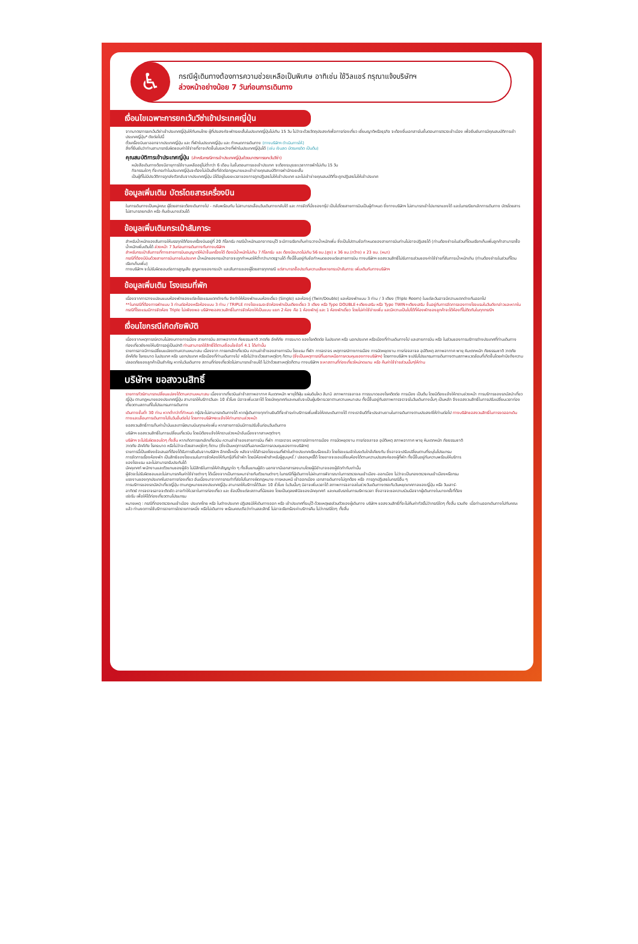♿
กรณีผู้เดินทางต้องการความช่วยเหลือเป็นพิเศษ อาทิเช่น ใช้วิลแชร์ กรุณาแจ้งบริษัทฯ
ล่วงหน้าอย่างน้อย 7 วันก่อนการเดินทาง
เงื่อนไขเฉพาะการยกเว้นวีซ่าเข้าประเทศญี่ปุ่น
จากมาตรการยกเว้นวีซ่าเข้าประเทศญี่ปุ่นให้กับคนไทย ผู้ที่ประสงค์จะพักระยะสั้นในประเทศญี่ปุ่นไม่เกิน 15 วัน ไม่ว่าจะด้วยวัตถุประสงค์เพื่อการท่องเที่ยว เยี่ยมญาติหรือธุรกิจ จะต้องยื่นเอกสารในขั้นตอนการตรวจเข้าเมือง เพื่อยืนยันการมีคุณสมบัติการเข้าประเทศญี่ปุ่น* ดังต่อไปนี้
ตั๋วเครื่องบินขาออกจากประเทศญี่ปุ่น และ ที่พักในประเทศญี่ปุ่น และ กำหนดการเดินทาง (ทางบริษัทฯ ดำเนินการให้)
สิ่งที่ยืนยันว่าท่านสามารถรับผิดชอบค่าใช้จ่ายที่อาจเกิดขึ้นในระหว่างที่พักในประเทศญี่ปุ่นได้ (เช่น เงินสด บัตรเครดิต เป็นต้น)
คุณสมบัติการเข้าประเทศญี่ปุ่น (สำหรับกรณีการเข้าประเทศญี่ปุ่นด้วยมาตรการยกเว้นวีซ่า)
หนังสือเดินทางต้องมีอายุการใช้งานเหลืออยู่ไม่ต่ำกว่า 6 เดือน ในขั้นตอนการขอเข้าประเทศ จะต้องระบุระยะเวลาการพักไม่เกิน 15 วัน
กิจกรรมใดๆ ที่จะกระทำในประเทศญี่ปุ่นจะต้องไม่เป็นสิ่งที่ขัดต่อกฎหมายและเข้าข่ายคุณสมบัติการพำนักระยะสั้น
เป็นผู้ที่ไม่มีประวัติการถูกส่งตัวกลับจากประเทศญี่ปุ่น มิได้อยู่ในระยะเวลาของการถูกปฏิเสธไม่ให้เข้าประเทศ และไม่เข้าข่ายคุณสมบัติที่จะถูกปฏิเสธไม่ให้เข้าประเทศ
ข้อมูลเพิ่มเติม บัตรโดยสารเครื่องบิน
ในการเดินทางเป็นหมู่คณะ ผู้โดยสารจะต้องเดินทางไป - กลับพร้อมกัน ไม่สามารถเลื่อนวันเดินทางกลับได้ และ การจัดที่นั่งของกรุ๊ป เป็นไปโดยสายการบินเป็นผู้กำหนด ซึ่งทางบริษัทฯ ไม่สามารถเข้าไปแทรกแซงได้ และในกรณียกเลิกการเดินทาง บัตรโดยสาร ไม่สามารถยกเลิก หรือ คืนเงินบางส่วนได้
ข้อมูลเพิ่มเติมกระเป๋าสัมภาระ
สำหรับน้ำหนักของสัมภาระให้บรรทุกใต้ท้องเครื่องบินอยู่ที่ 20 กิโลกรัม กรณีน้ำหนักนอกจากระบุไว้ จะมีการเรียกเก็บค่าระวางน้ำหนักเพิ่ม ซึ่งเป็นไปตามข้อกำหนดของสายการบินท่านไม่อาจปฏิเสธได้ (ท่านต้องชำระในส่วนที่โดนเรียกเก็บเพิ่มลูกค้าสามารถซื้อน้ำหนักเพิ่มเติมได้ ล่วงหน้า 7 วันก่อนการเดินทางกับทางบริษัทฯ
สำหรับกระเป๋าสัมภาระที่ทางสายการบินอนุญาตให้นำขึ้นเครื่องได้ ต้องมีน้ำหนักไม่เกิน 7 กิโลกรัม และ ต้องมีขนาดไม่เกิน 56 ซม.(สูง) x 36 ซม.(กว้าง) x 23 ซม. (หนา)
กรณีที่ต้องมีบินด้วยสายการบินภายในประเทศ น้ำหนักของกระเป๋าอาจจะถูกกำหนดให้ต่ำกว่ามาตรฐานได้ ทั้งนี้ขึ้นอยู่กับข้อกำหนดของแต่ละสายการบิน ทางบริษัทฯ ขอสงวนสิทธิ์ไม่รับภาระส่วนของค่าใช้จ่ายที่สัมภาระน้ำหนักเกิน (ท่านต้องชำระในส่วนที่โดนเรียกเก็บเพิ่ม)
ทางบริษัทฯ จะไม่รับผิดชอบต่อการสูญเสีย สูญหายของกระเป๋า และสัมภาระของผู้โดยสารทุกกรณี แต่สามารถซื้อประกันความเสียหายกระเป๋าสัมภาระ เพิ่มเติมกับทางบริษัทฯ
ข้อมูลเพิ่มเติม โรงแรมที่พัก
เนื่องจากการวางแปลนแบบห้องพักของแต่ละโรงแรมแตกต่างกัน จึงทำให้ห้องพักแบบห้องเดี่ยว (Single) และห้องคู่ (Twin/Double) และห้องพักแบบ 3 ท่าน / 3 เตียง (Triple Room) ในแต่ละวันอาจมีความแตกต่างกันออกไป
**ในกรณีที่ต้องการพักแบบ 3 ท่านต่อห้องหรือห้องแบบ 3 ท่าน / TRIPLE ทางโรงแรมจะจัดห้องพักเป็นเตียงเดี่ยว 3 เตียง หรือ Type DOUBLE+เตียงเสริม หรือ Type TWIN+เตียงเสริม ขึ้นอยู่กับการจัดการของทางโรงแรมในวันดังกล่าวและหากในกรณีที่โรงแรมมีการจัดห้อง Triple ไม่เพียงพอ บริษัทฯขอสงวนสิทธิ์ในการจัดห้องให้เป็นแบบ แยก 2 ห้อง คือ 1 ห้องพักคู่ และ 1 ห้องพักเดี่ยว โดยไม่ค่าใช้จ่ายเพิ่ม และมีความเป็นไปได้ที่ห้องพักของลูกค้าจะได้ห้องที่ไม่ติดกันในทุกกรณีฯ
เงื่อนไขกรณีเกิดภัยพิบัติ
เนื่องจากเหตุการณ์ความไม่สงบทางการเมือง สายการบิน สภาพอากาศ ภัยธรรมชาติ วาตภัย อัคคีภัย การระบาด ของโรคติดต่อ ในประเทศ หรือ นอกประเทศ หรือเมืองที่ท่านเดินทางไป และสายการบิน หรือ ในส่วนของการบริการต่างประเทศที่ท่านเดินทางท่องเที่ยวยังคงให้บริการอยู่เป็นปกติ ท่านสามารถใช้สิทธิ์ได้ตามเงื่อนไขข้อที่ 4.1 ได้เท่านั้น
รายการอาจมีการเปลี่ยนแปลงตามความเหมาะสม เนื่องจาก การยกเลิกเที่ยวบิน ความล่าช้าของสายการบิน โรงแรม ที่พัก การจราจร เหตุการณ์ทางการเมือง การนัดหยุดงาน การก่อจลาจล อุบัติเหตุ สภาพอากาศ พายุ หิมะตกหนัก ภัยธรรมชาติ วาตภัย อัคคีภัย โรคระบาด ในประเทศ หรือ นอกประเทศ หรือเมืองที่ท่านเดินทางไป หรือไม่ว่าจะด้วยสาเหตุใดๆ ก็ตาม (ซึ่งเป็นเหตุการณ์ที่นอกเหนือการควบคุมของทางบริษัทฯ) โดยทางบริษัทฯ จะปรับโปรแกรมการเดินทางตามสภาพแวดล้อมที่เกิดขึ้นโดยคำนึงถึงความปลอดภัยของลูกค้าเป็นสำคัญ หากในวันเดินทาง สถานที่ท่องเที่ยวใดไม่สามารถเข้าชมได้ ไม่ว่าด้วยสาเหตุใดก็ตาม ทางบริษัทฯ จะหาสถานที่ท่องเที่ยวใหม่ทดแทน หรือ คืนค่าใช้จ่ายส่วนนั้นๆให้ท่าน
บริษัทฯ ขอสงวนสิทธิ์
รายการทัวร์สามารถเปลี่ยนแปลงได้ตามความเหมาะสม เนื่องจากเที่ยวบินล่าช้าสภาพอากาศ หิมะตกหนัก พายุไต้ฝุ่น แผ่นดินไหว สึนามิ สภาพการจลาจล การระบาดของโรคติดต่อ การเมือง เป็นต้น โดยมิต้องแจ้งให้ทราบล่วงหน้า การบริการของรถบัสนำเที่ยวญี่ปุ่น ตามกฎหมายของประเทศญี่ปุ่น สามารถให้บริการวันละ 10 ชั่วโมง มิอาจเพิ่มเวลาได้ โดยมัคคุเทศก์และคนขับจะเป็นผู้บริหารเวลาตามความเหมาะสม ทั้งนี้ขึ้นอยู่กับสภาพการจราจรในวันเดินทางนั้นๆ เป็นหลัก จึงขอสงวนสิทธิ์ในการปรับเปลี่ยนเวลาท่องเที่ยวตามสถานที่ในโปรแกรมการเดินทาง
เดินทางขั้นต่ำ 30 ท่าน หากต่ำกว่าที่กำหนด กรุ๊ปจะไม่สามารถเดินทางได้ หากผู้เดินทางทุกท่านยินดีที่จะชำระค่าบริการเพิ่มเพื่อให้คณะเดินทางได้ ทางเรายินดีที่จะประสานงานในการเดินทางตามประสงค์ให้ท่านต่อไป ทางบริษัทขอสงวนสิทธิ์ในการงดออกเดินทางและเลื่อนการเดินทางไปในวันอื่นต่อไป โดยทางบริษัทฯจะแจ้งให้ท่านทราบล่วงหน้า
ขอสงวนสิทธิ์การเก็บค่าน้ำมันและภาษีสนามบินทุกแห่งเพิ่ม หากสายการบินมีการปรับขึ้นก่อนวันเดินทาง
บริษัทฯ ขอสงวนสิทธิ์ในการเปลี่ยนเที่ยวบิน โดยมิต้องแจ้งให้ทราบล่วงหน้าอันเนื่องจากสาเหตุต่างๆ
บริษัทฯ จะไม่รับผิดชอบใดๆ ทั้งสิ้น หากเกิดการยกเลิกเที่ยวบิน ความล่าช้าของสายการบิน ที่พัก การจราจร เหตุการณ์ทางการเมือง การนัดหยุดงาน การก่อจลาจล อุบัติเหตุ สภาพอากาศ พายุ หิมะตกหนัก ภัยธรรมชาติ วาตภัย อัคคีภัย โรคระบาด หรือไม่ว่าจะด้วยสาเหตุใดๆ ก็ตาม (ซึ่งเป็นเหตุการณ์ที่นอกเหนือการควบคุมของทางบริษัทฯ)
รายการนี้เป็นเพียงข้อเสนอที่ต้องได้รับการยืนยันจากบริษัทฯ อีกครั้งหนึ่ง หลังจากได้สำรองโรงแรมที่พักในต่างประเทศเรียบร้อยแล้ว โดยโรงแรมจัดในระดับใกล้เคียงกัน ซึ่งอาจจะปรับเปลี่ยนตามที่ระบุในโปรแกรม
การจัดการเรื่องห้องพัก เป็นสิทธิของโรงแรมในการจัดห้องให้กับกรุ๊ปที่เข้าพัก โดยมีห้องพักสำหรับผู้สูบบุหรี่ / ปลอดบุหรี่ได้ โดยอาจจะขอเปลี่ยนห้องได้ตามความประสงค์ของผู้ที่พัก ทั้งนี้ขึ้นอยู่กับความพร้อมให้บริการของโรงแรม และไม่สามารถรับประกันได้
มัคคุเทศก์ พนักงานและตัวแทนของผู้จัด ไม่มีสิทธิในการให้คำสัญญาใด ๆ ทั้งสิ้นแทนผู้จัด นอกจากมีเอกสารลงนามโดยผู้มีอำนาจของผู้จัดกำกับเท่านั้น
ผู้จัดจะไม่รับผิดชอบและไม่สามารถคืนค่าใช้จ่ายต่างๆ ได้เนื่องจากเป็นการเหมาจ่ายกับตัวแทนต่างๆ ในกรณีที่ผู้เดินทางไม่ผ่านการพิจารณาในการตรวจคนเข้าเมือง-ออกเมือง ไม่ว่าจะเป็นกองตรวจคนเข้าเมืองหรือกรมแรงงานของทุกประเทศในรายการท่องเที่ยว อันเนื่องมาจากการกระทำที่ส่อไปในทางผิดกฎหมาย การหลบหนี เข้าออกเมือง เอกสารเดินทางไม่ถูกต้อง หรือ การถูกปฏิเสธในกรณีอื่น ๆ
การบริการของรถบัสนำเที่ยวญี่ปุ่น ตามกฎหมายของประเทศญี่ปุ่น สามารถให้บริการได้วันละ 10 ชั่วโมง ในวันนั้นๆ มิอาจเพิ่มเวลาได้ สภาพการจลาจลในช่วงวันเดินทางตรงกับวันหยุดเทศกาลของญี่ปุ่น หรือ วันเสาร์-อาทิตย์ การจราจรอาจจะติดขัด อาจทำให้เวลาในการท่องเที่ยว และ ช้อปปิ้งแต่ละสถานที่น้อยลง โดยเป็นดุลยพินิจของมัคคุเทศก์ และคนขับรถในการบริหารเวลา ซึ่งอาจจะขอความร่วมมือจากผู้เดินทางในบางครั้งที่ต้องเร่งรีบ เพื่อให้ได้ท่องเที่ยวตามโปรแกรม
หมายเหตุ : กรณีที่กองตรวจคนเข้าเมือง ประเทศไทย หรือ ในต่างประเทศ ปฏิเสธมิให้เดินทางออก หรือ เข้าประเทศที่ระบุไว้ ด้วยเหตุผลส่วนตัวของผู้เดินทาง บริษัทฯ ขอสงวนสิทธิ์ที่จะไม่คืนค่าทัวร์ไม่ว่ากรณีใดๆ ทั้งสิ้น รวมถึง เมื่อท่านออกเดินทางไปกับคณะแล้ว ท่านงดการใช้บริการรายการใดรายการหนึ่ง หรือไม่เดินทาง พร้อมคณะถือว่าท่านสละสิทธิ์ ไม่อาจเรียกร้องค่าบริการคืน ไม่ว่ากรณีใดๆ ทั้งสิ้น